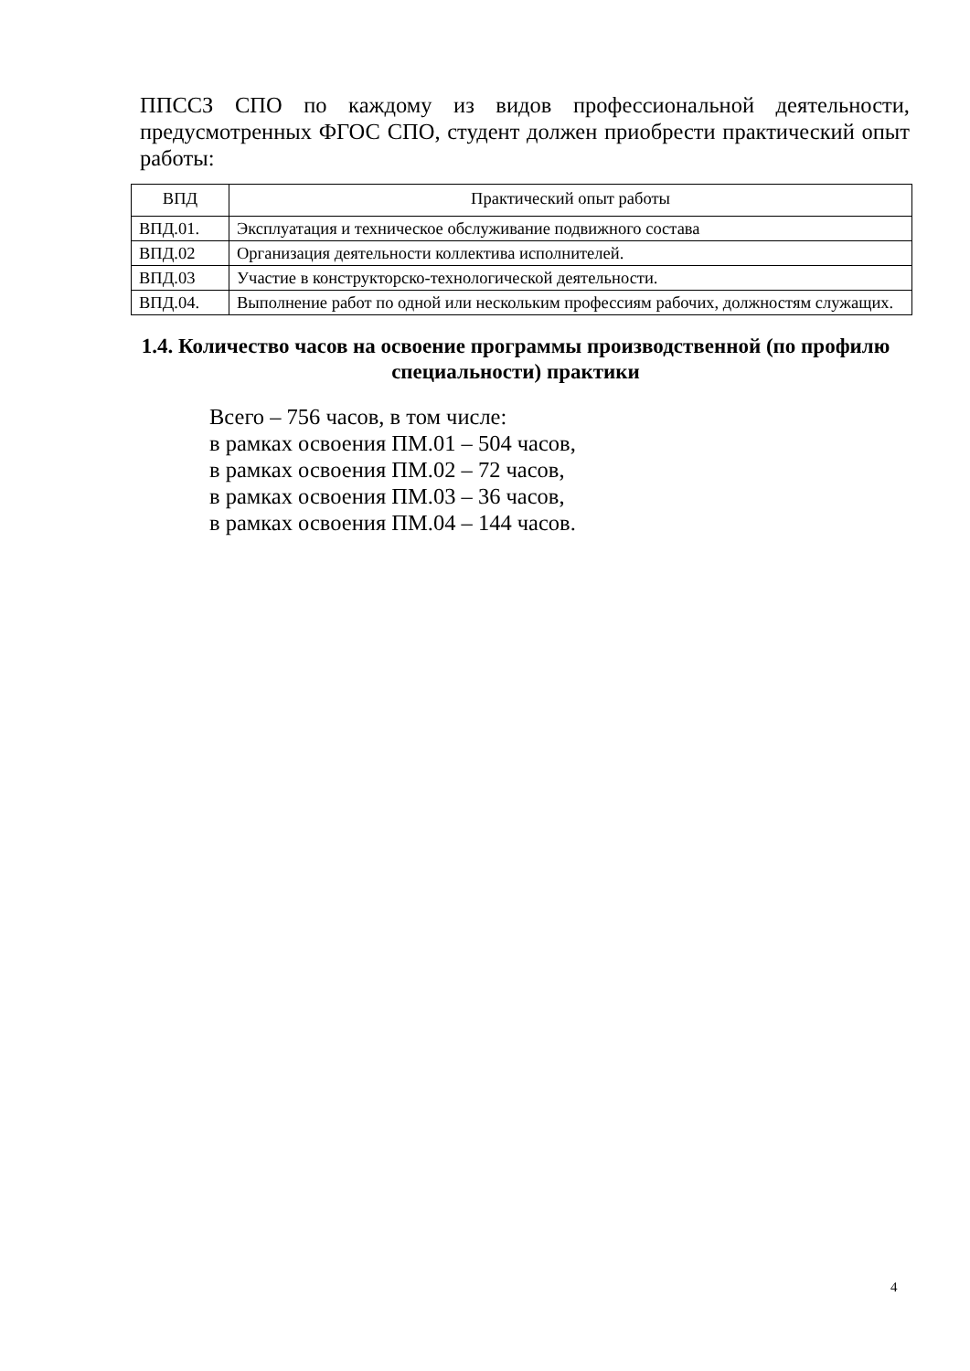ППССЗ СПО по каждому из видов профессиональной деятельности, предусмотренных ФГОС СПО, студент должен приобрести практический опыт работы:
| ВПД | Практический опыт работы |
| --- | --- |
| ВПД.01. | Эксплуатация и техническое обслуживание подвижного состава |
| ВПД.02 | Организация деятельности коллектива исполнителей. |
| ВПД.03 | Участие в конструкторско-технологической деятельности. |
| ВПД.04. | Выполнение работ по одной или нескольким профессиям рабочих, должностям служащих. |
1.4. Количество часов на освоение программы производственной (по профилю специальности) практики
Всего – 756 часов, в том числе:
в рамках освоения ПМ.01 – 504 часов,
в рамках освоения ПМ.02 – 72 часов,
в рамках освоения ПМ.03 – 36 часов,
в рамках освоения ПМ.04 – 144 часов.
4